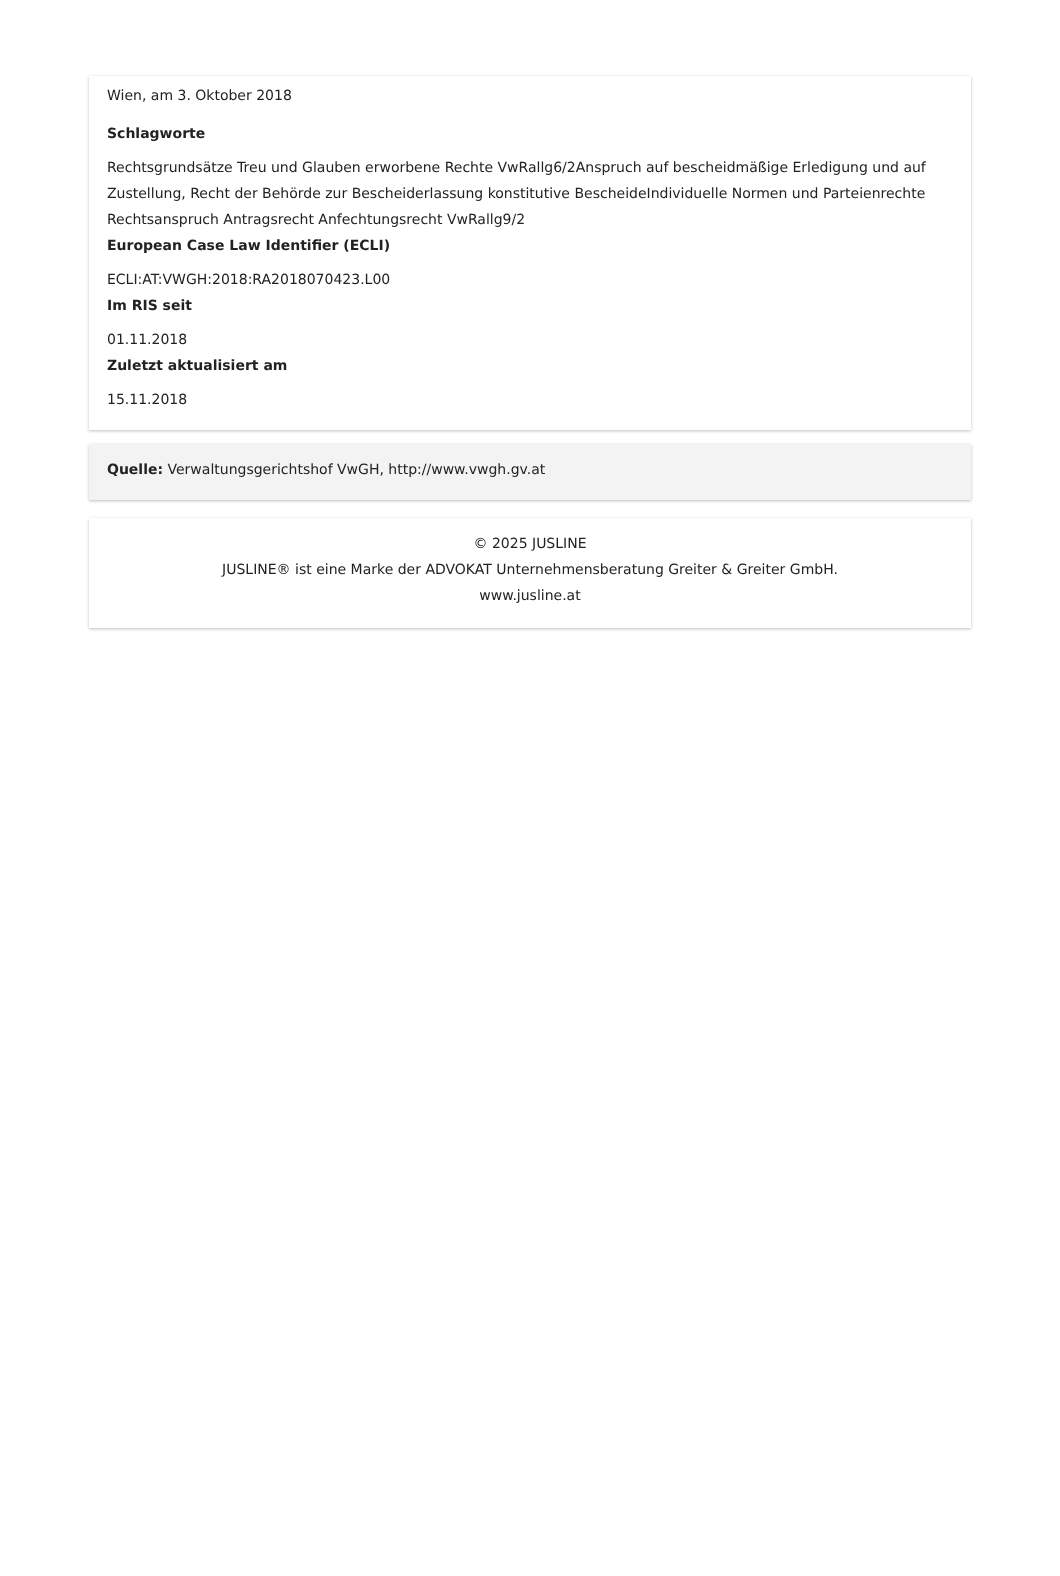Wien, am 3. Oktober 2018
Schlagworte
Rechtsgrundsätze Treu und Glauben erworbene Rechte VwRallg6/2Anspruch auf bescheidmäßige Erledigung und auf Zustellung, Recht der Behörde zur Bescheiderlassung konstitutive BescheideIndividuelle Normen und Parteienrechte Rechtsanspruch Antragsrecht Anfechtungsrecht VwRallg9/2
European Case Law Identifier (ECLI)
ECLI:AT:VWGH:2018:RA2018070423.L00
Im RIS seit
01.11.2018
Zuletzt aktualisiert am
15.11.2018
Quelle: Verwaltungsgerichtshof VwGH, http://www.vwgh.gv.at
© 2025 JUSLINE
JUSLINE® ist eine Marke der ADVOKAT Unternehmensberatung Greiter & Greiter GmbH.
www.jusline.at